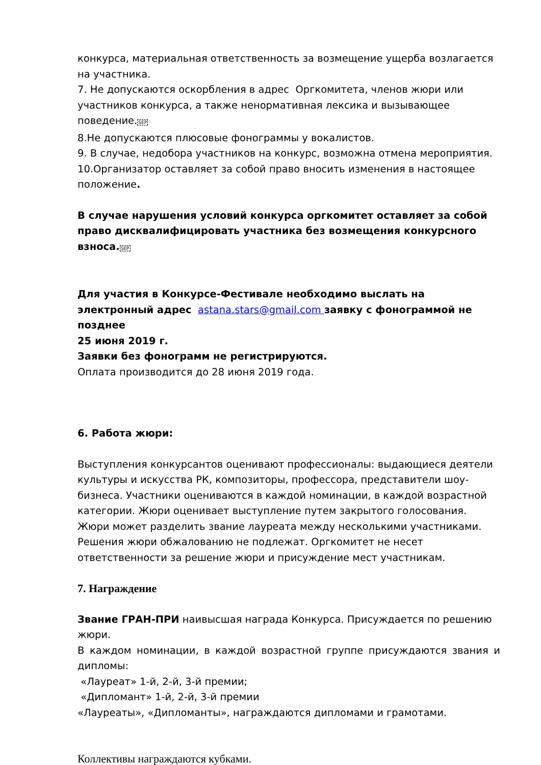конкурса, материальная ответственность за возмещение ущерба возлагается на участника.
7. Не допускаются оскорбления в адрес Оргкомитета, членов жюри или участников конкурса, а также ненормативная лексика и вызывающее поведение.SEP
8.Не допускаются плюсовые фонограммы у вокалистов.
9. В случае, недобора участников на конкурс, возможна отмена мероприятия.
10.Организатор оставляет за собой право вносить изменения в настоящее положение.
В случае нарушения условий конкурса оргкомитет оставляет за собой право дисквалифицировать участника без возмещения конкурсного взноса. SEP
Для участия в Конкурсе-Фестивале необходимо выслать на электронный адрес astana.stars@gmail.com заявку с фонограммой не позднее
25 июня 2019 г.
Заявки без фонограмм не регистрируются.
Оплата производится до 28 июня 2019 года.
6. Работа жюри:
Выступления конкурсантов оценивают профессионалы: выдающиеся деятели культуры и искусства РК, композиторы, профессора, представители шоу-бизнеса. Участники оцениваются в каждой номинации, в каждой возрастной категории. Жюри оценивает выступление путем закрытого голосования. Жюри может разделить звание лауреата между несколькими участниками. Решения жюри обжалованию не подлежат. Оргкомитет не несет ответственности за решение жюри и присуждение мест участникам.
7. Награждение
Звание ГРАН-ПРИ наивысшая награда Конкурса. Присуждается по решению жюри.
В каждом номинации, в каждой возрастной группе присуждаются звания и дипломы:
«Лауреат» 1-й, 2-й, 3-й премии;
«Дипломант» 1-й, 2-й, 3-й премии
«Лауреаты», «Дипломанты», награждаются дипломами и грамотами.
Коллективы награждаются кубками.